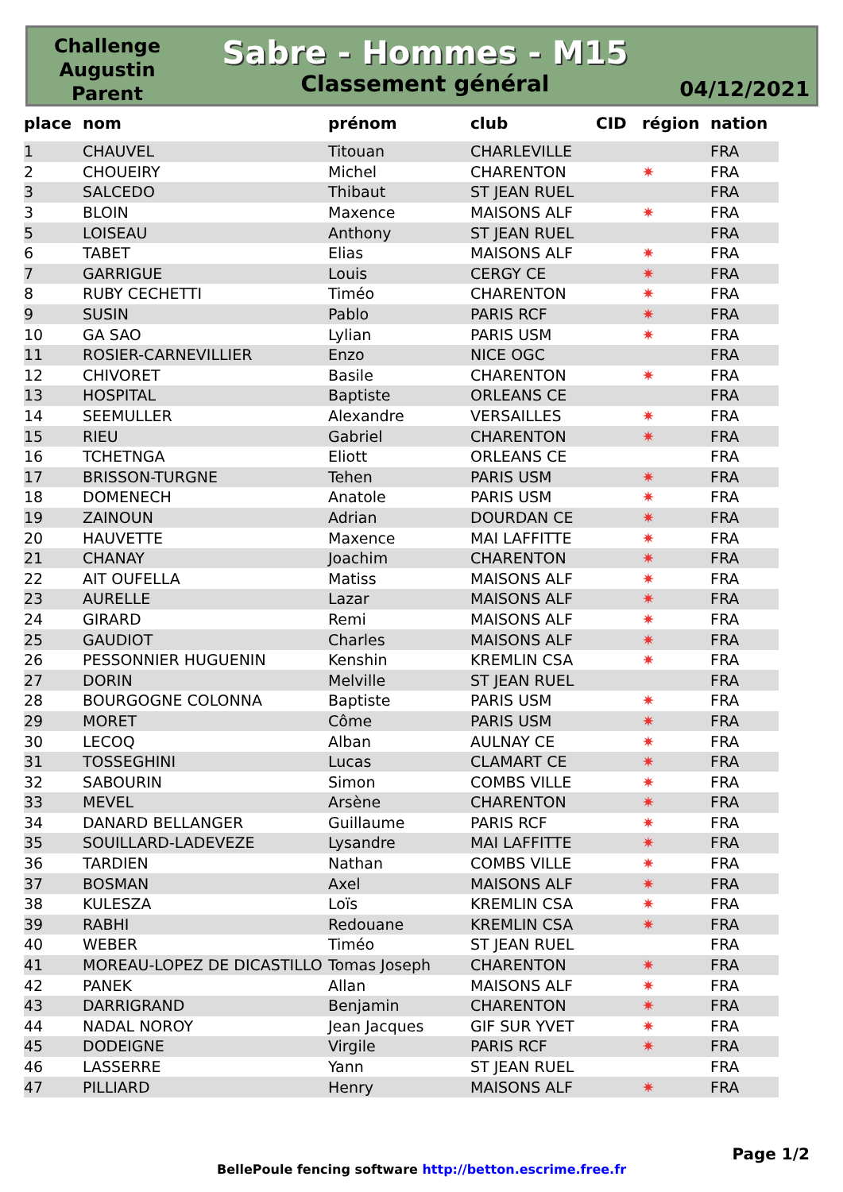Challenge Augustin Parent
Sabre - Hommes - M15
Classement général
04/12/2021
| place | nom | prénom | club | CID | région | nation |
| --- | --- | --- | --- | --- | --- | --- |
| 1 | CHAUVEL | Titouan | CHARLEVILLE | | | FRA |
| 2 | CHOUEIRY | Michel | CHARENTON | | ✷ | FRA |
| 3 | SALCEDO | Thibaut | ST JEAN RUEL | | | FRA |
| 3 | BLOIN | Maxence | MAISONS ALF | | ✷ | FRA |
| 5 | LOISEAU | Anthony | ST JEAN RUEL | | | FRA |
| 6 | TABET | Elias | MAISONS ALF | | ✷ | FRA |
| 7 | GARRIGUE | Louis | CERGY CE | | ✷ | FRA |
| 8 | RUBY CECHETTI | Timéo | CHARENTON | | ✷ | FRA |
| 9 | SUSIN | Pablo | PARIS RCF | | ✷ | FRA |
| 10 | GA SAO | Lylian | PARIS USM | | ✷ | FRA |
| 11 | ROSIER-CARNEVILLIER | Enzo | NICE OGC | | | FRA |
| 12 | CHIVORET | Basile | CHARENTON | | ✷ | FRA |
| 13 | HOSPITAL | Baptiste | ORLEANS CE | | | FRA |
| 14 | SEEMULLER | Alexandre | VERSAILLES | | ✷ | FRA |
| 15 | RIEU | Gabriel | CHARENTON | | ✷ | FRA |
| 16 | TCHETNGA | Eliott | ORLEANS CE | | | FRA |
| 17 | BRISSON-TURGNE | Tehen | PARIS USM | | ✷ | FRA |
| 18 | DOMENECH | Anatole | PARIS USM | | ✷ | FRA |
| 19 | ZAINOUN | Adrian | DOURDAN CE | | ✷ | FRA |
| 20 | HAUVETTE | Maxence | MAI LAFFITTE | | ✷ | FRA |
| 21 | CHANAY | Joachim | CHARENTON | | ✷ | FRA |
| 22 | AIT OUFELLA | Matiss | MAISONS ALF | | ✷ | FRA |
| 23 | AURELLE | Lazar | MAISONS ALF | | ✷ | FRA |
| 24 | GIRARD | Remi | MAISONS ALF | | ✷ | FRA |
| 25 | GAUDIOT | Charles | MAISONS ALF | | ✷ | FRA |
| 26 | PESSONNIER HUGUENIN | Kenshin | KREMLIN CSA | | ✷ | FRA |
| 27 | DORIN | Melville | ST JEAN RUEL | | | FRA |
| 28 | BOURGOGNE COLONNA | Baptiste | PARIS USM | | ✷ | FRA |
| 29 | MORET | Côme | PARIS USM | | ✷ | FRA |
| 30 | LECOQ | Alban | AULNAY CE | | ✷ | FRA |
| 31 | TOSSEGHINI | Lucas | CLAMART CE | | ✷ | FRA |
| 32 | SABOURIN | Simon | COMBS VILLE | | ✷ | FRA |
| 33 | MEVEL | Arsène | CHARENTON | | ✷ | FRA |
| 34 | DANARD BELLANGER | Guillaume | PARIS RCF | | ✷ | FRA |
| 35 | SOUILLARD-LADEVEZE | Lysandre | MAI LAFFITTE | | ✷ | FRA |
| 36 | TARDIEN | Nathan | COMBS VILLE | | ✷ | FRA |
| 37 | BOSMAN | Axel | MAISONS ALF | | ✷ | FRA |
| 38 | KULESZA | Loïs | KREMLIN CSA | | ✷ | FRA |
| 39 | RABHI | Redouane | KREMLIN CSA | | ✷ | FRA |
| 40 | WEBER | Timéo | ST JEAN RUEL | | | FRA |
| 41 | MOREAU-LOPEZ DE DICASTILLO | Tomas Joseph | CHARENTON | | ✷ | FRA |
| 42 | PANEK | Allan | MAISONS ALF | | ✷ | FRA |
| 43 | DARRIGRAND | Benjamin | CHARENTON | | ✷ | FRA |
| 44 | NADAL NOROY | Jean Jacques | GIF SUR YVET | | ✷ | FRA |
| 45 | DODEIGNE | Virgile | PARIS RCF | | ✷ | FRA |
| 46 | LASSERRE | Yann | ST JEAN RUEL | | | FRA |
| 47 | PILLIARD | Henry | MAISONS ALF | | ✷ | FRA |
Page 1/2
BellePoule fencing software http://betton.escrime.free.fr